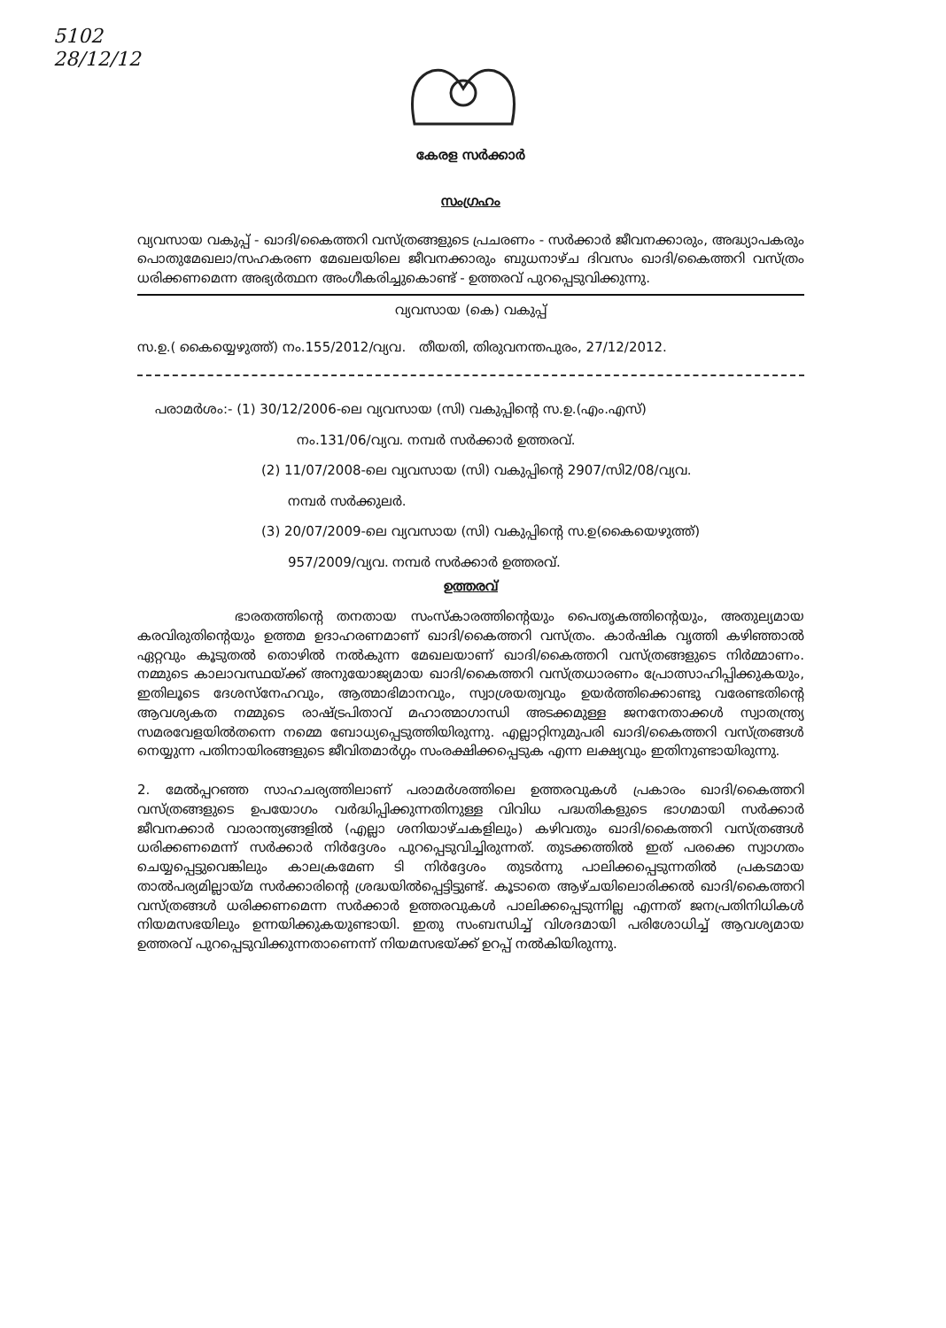5102
28/12/12
കേരള സർക്കാർ
സംഗ്രഹം
വ്യവസായ വകുപ്പ് - ഖാദി/കൈത്തറി വസ്ത്രങ്ങളുടെ പ്രചരണം - സർക്കാർ ജീവനക്കാരും, അദ്ധ്യാപകരും പൊതുമേഖലാ/സഹകരണ മേഖലയിലെ ജീവനക്കാരും ബുധനാഴ്ച ദിവസം ഖാദി/കൈത്തറി വസ്ത്രം ധരിക്കണമെന്ന അഭ്യർത്ഥന അംഗീകരിച്ചുകൊണ്ട് - ഉത്തരവ് പുറപ്പെടുവിക്കുന്നു.
വ്യവസായ (കെ) വകുപ്പ്
സ.ഉ.( കൈയ്യെഴുത്ത്) നം.155/2012/വ്യവ. തീയതി, തിരുവനന്തപുരം, 27/12/2012.
പരാമർശം:- (1) 30/12/2006-ലെ വ്യവസായ (സി) വകുപ്പിന്റെ സ.ഉ.(എം.എസ്)
നം.131/06/വ്യവ. നമ്പർ സർക്കാർ ഉത്തരവ്.
(2) 11/07/2008-ലെ വ്യവസായ (സി) വകുപ്പിന്റെ 2907/സി2/08/വ്യവ.
നമ്പർ സർക്കുലർ.
(3) 20/07/2009-ലെ വ്യവസായ (സി) വകുപ്പിന്റെ സ.ഉ(കൈയെഴുത്ത്)
957/2009/വ്യവ. നമ്പർ സർക്കാർ ഉത്തരവ്.
ഉത്തരവ്
ഭാരതത്തിന്റെ തനതായ സംസ്കാരത്തിന്റെയും പൈതൃകത്തിന്റെയും, അതുല്യമായ കരവിരുതിന്റെയും ഉത്തമ ഉദാഹരണമാണ് ഖാദി/കൈത്തറി വസ്ത്രം. കാർഷിക വൃത്തി കഴിഞ്ഞാൽ ഏറ്റവും കൂടുതൽ തൊഴിൽ നൽകുന്ന മേഖലയാണ് ഖാദി/കൈത്തറി വസ്ത്രങ്ങളുടെ നിർമ്മാണം. നമ്മുടെ കാലാവസ്ഥയ്ക്ക് അനുയോജ്യമായ ഖാദി/കൈത്തറി വസ്ത്രധാരണം പ്രോത്സാഹിപ്പിക്കുകയും, ഇതിലൂടെ ദേശസ്നേഹവും, ആത്മാഭിമാനവും, സ്വാശ്രയത്വവും ഉയർത്തിക്കൊണ്ടു വരേണ്ടതിന്റെ ആവശ്യകത നമ്മുടെ രാഷ്ട്രപിതാവ് മഹാത്മാഗാന്ധി അടക്കമുള്ള ജനനേതാക്കൾ സ്വാതന്ത്ര്യ സമരവേളയിൽതന്നെ നമ്മെ ബോധ്യപ്പെടുത്തിയിരുന്നു. എല്ലാറ്റിനുമുപരി ഖാദി/കൈത്തറി വസ്ത്രങ്ങൾ നെയ്യുന്ന പതിനായിരങ്ങളുടെ ജീവിതമാർഗ്ഗം സംരക്ഷിക്കപ്പെടുക എന്ന ലക്ഷ്യവും ഇതിനുണ്ടായിരുന്നു.
2. മേൽപ്പറഞ്ഞ സാഹചര്യത്തിലാണ് പരാമർശത്തിലെ ഉത്തരവുകൾ പ്രകാരം ഖാദി/കൈത്തറി വസ്ത്രങ്ങളുടെ ഉപയോഗം വർദ്ധിപ്പിക്കുന്നതിനുള്ള വിവിധ പദ്ധതികളുടെ ഭാഗമായി സർക്കാർ ജീവനക്കാർ വാരാന്ത്യങ്ങളിൽ (എല്ലാ ശനിയാഴ്ചകളിലും) കഴിവതും ഖാദി/കൈത്തറി വസ്ത്രങ്ങൾ ധരിക്കണമെന്ന് സർക്കാർ നിർദ്ദേശം പുറപ്പെടുവിച്ചിരുന്നത്. തുടക്കത്തിൽ ഇത് പരക്കെ സ്വാഗതം ചെയ്യപ്പെട്ടുവെങ്കിലും കാലക്രമേണ ടി നിർദ്ദേശം തുടർന്നു പാലിക്കപ്പെടുന്നതിൽ പ്രകടമായ താൽപര്യമില്ലായ്മ സർക്കാരിന്റെ ശ്രദ്ധയിൽപ്പെട്ടിട്ടുണ്ട്. കൂടാതെ ആഴ്ചയിലൊരിക്കൽ ഖാദി/കൈത്തറി വസ്ത്രങ്ങൾ ധരിക്കണമെന്ന സർക്കാർ ഉത്തരവുകൾ പാലിക്കപ്പെടുന്നില്ല എന്നത് ജനപ്രതിനിധികൾ നിയമസഭയിലും ഉന്നയിക്കുകയുണ്ടായി. ഇതു സംബന്ധിച്ച് വിശദമായി പരിശോധിച്ച് ആവശ്യമായ ഉത്തരവ് പുറപ്പെടുവിക്കുന്നതാണെന്ന് നിയമസഭയ്ക്ക് ഉറപ്പ് നൽകിയിരുന്നു.